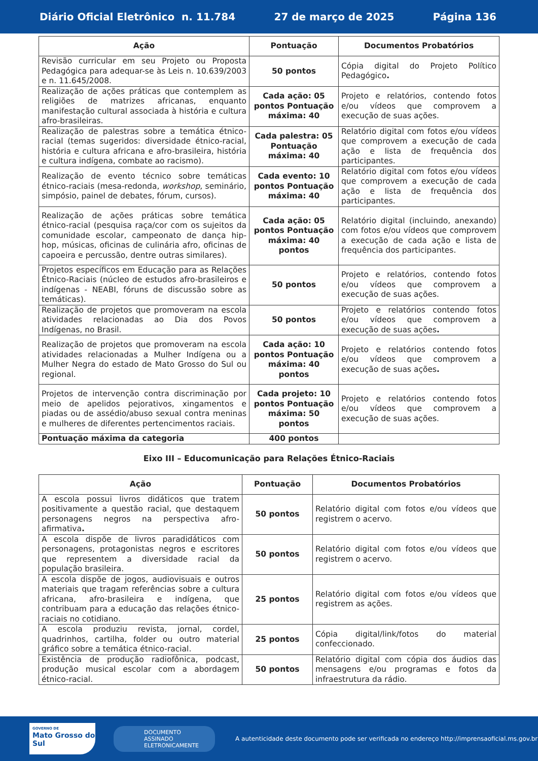Diário Oficial Eletrônico n. 11.784 27 de março de 2025 Página 136
| Ação | Pontuação | Documentos Probatórios |
| --- | --- | --- |
| Revisão curricular em seu Projeto ou Proposta Pedagógica para adequar-se às Leis n. 10.639/2003 e n. 11.645/2008. | 50 pontos | Cópia digital do Projeto Político Pedagógico . |
| Realização de ações práticas que contemplem as religiões de matrizes africanas, enquanto manifestação cultural associada à história e cultura afro-brasileiras. | Cada ação: 05 pontos Pontuação máxima: 40 | Projeto e relatórios, contendo fotos e/ou vídeos que comprovem a execução de suas ações. |
| Realização de palestras sobre a temática étnico-racial (temas sugeridos: diversidade étnico-racial, história e cultura africana e afro-brasileira, história e cultura indígena, combate ao racismo). | Cada palestra: 05 Pontuação máxima: 40 | Relatório digital com fotos e/ou vídeos que comprovem a execução de cada ação e lista de frequência dos participantes. |
| Realização de evento técnico sobre temáticas étnico-raciais (mesa-redonda, workshop , seminário, simpósio, painel de debates, fórum, cursos). | Cada evento: 10 pontos Pontuação máxima: 40 | Relatório digital com fotos e/ou vídeos que comprovem a execução de cada ação e lista de frequência dos participantes. |
| Realização de ações práticas sobre temática étnico-racial (pesquisa raça/cor com os sujeitos da comunidade escolar, campeonato de dança hip-hop, músicas, oficinas de culinária afro, oficinas de capoeira e percussão, dentre outras similares). | Cada ação: 05 pontos Pontuação máxima: 40 pontos | Relatório digital (incluindo, anexando) com fotos e/ou vídeos que comprovem a execução de cada ação e lista de frequência dos participantes. |
| Projetos específicos em Educação para as Relações Étnico-Raciais (núcleo de estudos afro-brasileiros e indígenas - NEABI, fóruns de discussão sobre as temáticas). | 50 pontos | Projeto e relatórios, contendo fotos e/ou vídeos que comprovem a execução de suas ações. |
| Realização de projetos que promoveram na escola atividades relacionadas ao Dia dos Povos Indígenas, no Brasil. | 50 pontos | Projeto e relatórios contendo fotos e/ou vídeos que comprovem a execução de suas ações . |
| Realização de projetos que promoveram na escola atividades relacionadas a Mulher Indígena ou a Mulher Negra do estado de Mato Grosso do Sul ou regional. | Cada ação: 10 pontos Pontuação máxima: 40 pontos | Projeto e relatórios contendo fotos e/ou vídeos que comprovem a execução de suas ações . |
| Projetos de intervenção contra discriminação por meio de apelidos pejorativos, xingamentos e piadas ou de assédio/abuso sexual contra meninas e mulheres de diferentes pertencimentos raciais. | Cada projeto: 10 pontos Pontuação máxima: 50 pontos | Projeto e relatórios contendo fotos e/ou vídeos que comprovem a execução de suas ações. |
| Pontuação máxima da categoria | 400 pontos | |
Eixo III – Educomunicação para Relações Étnico-Raciais
| Ação | Pontuação | Documentos Probatórios |
| --- | --- | --- |
| A escola possui livros didáticos que tratem positivamente a questão racial, que destaquem personagens negros na perspectiva afro-afirmativa . | 50 pontos | Relatório digital com fotos e/ou vídeos que registrem o acervo. |
| A escola dispõe de livros paradidáticos com personagens, protagonistas negros e escritores que representem a diversidade racial da população brasileira. | 50 pontos | Relatório digital com fotos e/ou vídeos que registrem o acervo. |
| A escola dispõe de jogos, audiovisuais e outros materiais que tragam referências sobre a cultura africana, afro-brasileira e indígena, que contribuam para a educação das relações étnico-raciais no cotidiano. | 25 pontos | Relatório digital com fotos e/ou vídeos que registrem as ações. |
| A escola produziu revista, jornal, cordel, quadrinhos, cartilha, folder ou outro material gráfico sobre a temática étnico-racial. | 25 pontos | Cópia digital/link/fotos do material confeccionado. |
| Existência de produção radiofônica, podcast, produção musical escolar com a abordagem étnico-racial. | 50 pontos | Relatório digital com cópia dos áudios das mensagens e/ou programas e fotos da infraestrutura da rádio. |
GOVERNO DE
Mato Grosso do Sul
DOCUMENTO ASSINADO ELETRONICAMENTE
A autenticidade deste documento pode ser verificada no endereço http://imprensaoficial.ms.gov.br